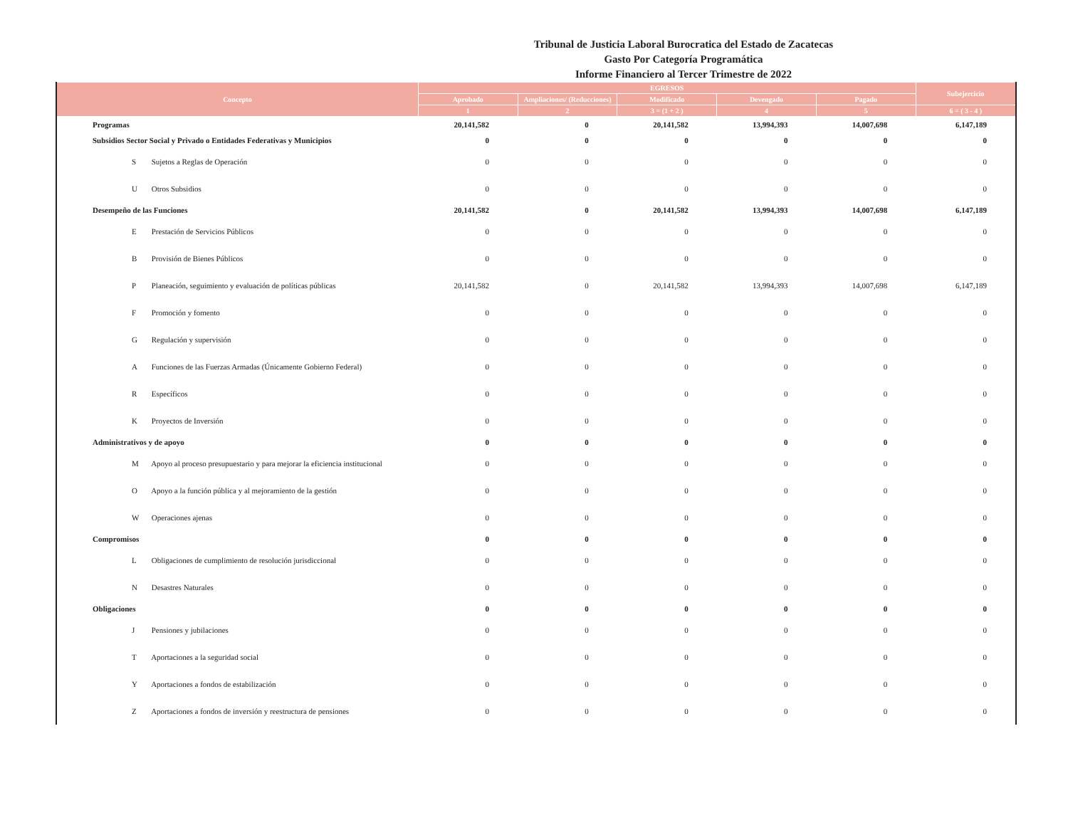Tribunal de Justicia Laboral Burocratica del Estado de Zacatecas
Gasto Por Categoría Programática
Informe Financiero al Tercer Trimestre de 2022
| Concepto | EGRESOS | | | | | Subejercicio |
| --- | --- | --- | --- | --- | --- | --- |
| | Aprobado | Ampliaciones/ (Reducciones) | Modificado | Devengado | Pagado | |
| | 1 | 2 | 3 = (1 + 2 ) | 4 | 5 | 6 = ( 3 - 4 ) |
| Programas | 20,141,582 | 0 | 20,141,582 | 13,994,393 | 14,007,698 | 6,147,189 |
| Subsidios Sector Social y Privado o Entidades Federativas y Municipios | 0 | 0 | 0 | 0 | 0 | 0 |
| S Sujetos a Reglas de Operación | 0 | 0 | 0 | 0 | 0 | 0 |
| U Otros Subsidios | 0 | 0 | 0 | 0 | 0 | 0 |
| Desempeño de las Funciones | 20,141,582 | 0 | 20,141,582 | 13,994,393 | 14,007,698 | 6,147,189 |
| E Prestación de Servicios Públicos | 0 | 0 | 0 | 0 | 0 | 0 |
| B Provisión de Bienes Públicos | 0 | 0 | 0 | 0 | 0 | 0 |
| P Planeación, seguimiento y evaluación de políticas públicas | 20,141,582 | 0 | 20,141,582 | 13,994,393 | 14,007,698 | 6,147,189 |
| F Promoción y fomento | 0 | 0 | 0 | 0 | 0 | 0 |
| G Regulación y supervisión | 0 | 0 | 0 | 0 | 0 | 0 |
| A Funciones de las Fuerzas Armadas (Únicamente Gobierno Federal) | 0 | 0 | 0 | 0 | 0 | 0 |
| R Específicos | 0 | 0 | 0 | 0 | 0 | 0 |
| K Proyectos de Inversión | 0 | 0 | 0 | 0 | 0 | 0 |
| Administrativos y de apoyo | 0 | 0 | 0 | 0 | 0 | 0 |
| M Apoyo al proceso presupuestario y para mejorar la eficiencia institucional | 0 | 0 | 0 | 0 | 0 | 0 |
| O Apoyo a la función pública y al mejoramiento de la gestión | 0 | 0 | 0 | 0 | 0 | 0 |
| W Operaciones ajenas | 0 | 0 | 0 | 0 | 0 | 0 |
| Compromisos | 0 | 0 | 0 | 0 | 0 | 0 |
| L Obligaciones de cumplimiento de resolución jurisdiccional | 0 | 0 | 0 | 0 | 0 | 0 |
| N Desastres Naturales | 0 | 0 | 0 | 0 | 0 | 0 |
| Obligaciones | 0 | 0 | 0 | 0 | 0 | 0 |
| J Pensiones y jubilaciones | 0 | 0 | 0 | 0 | 0 | 0 |
| T Aportaciones a la seguridad social | 0 | 0 | 0 | 0 | 0 | 0 |
| Y Aportaciones a fondos de estabilización | 0 | 0 | 0 | 0 | 0 | 0 |
| Z Aportaciones a fondos de inversión y reestructura de pensiones | 0 | 0 | 0 | 0 | 0 | 0 |